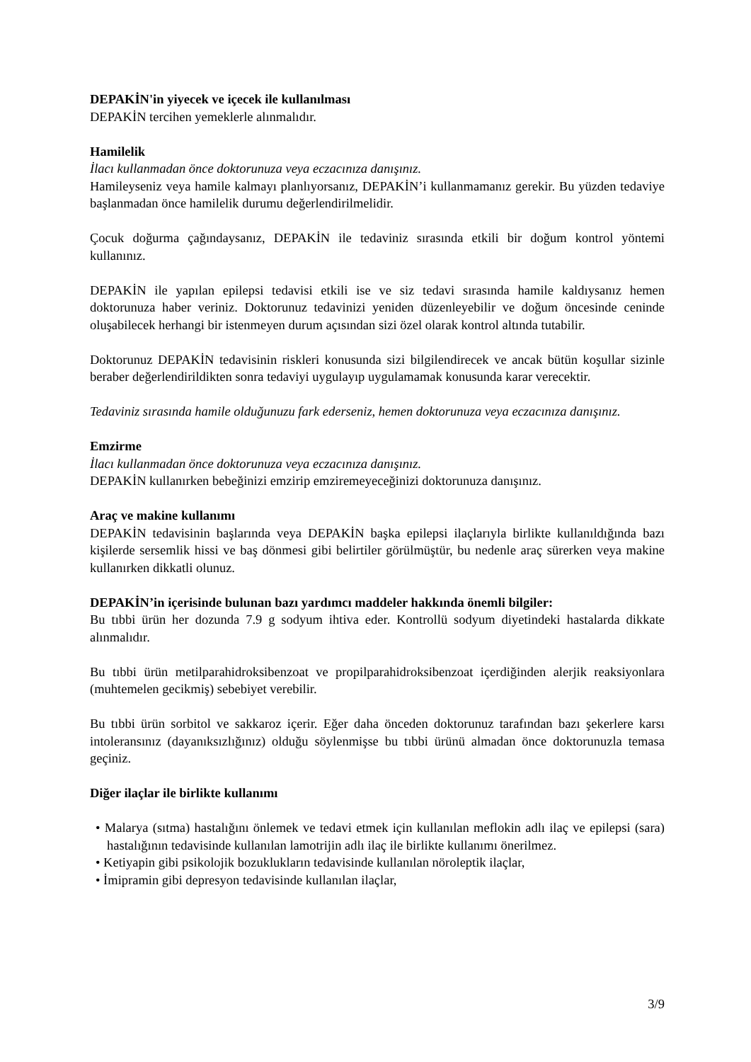DEPAKİN'in yiyecek ve içecek ile kullanılması
DEPAKİN tercihen yemeklerle alınmalıdır.
Hamilelik
İlacı kullanmadan önce doktorunuza veya eczacınıza danışınız.
Hamileyseniz veya hamile kalmayı planlıyorsanız, DEPAKİN’i kullanmamanız gerekir. Bu yüzden tedaviye başlanmadan önce hamilelik durumu değerlendirilmelidir.
Çocuk doğurma çağındaysanız, DEPAKİN ile tedaviniz sırasında etkili bir doğum kontrol yöntemi kullanınız.
DEPAKİN ile yapılan epilepsi tedavisi etkili ise ve siz tedavi sırasında hamile kaldıysanız hemen doktorunuza haber veriniz. Doktorunuz tedavinizi yeniden düzenleyebilir ve doğum öncesinde ceninde oluşabilecek herhangi bir istenmeyen durum açısından sizi özel olarak kontrol altında tutabilir.
Doktorunuz DEPAKİN tedavisinin riskleri konusunda sizi bilgilendirecek ve ancak bütün koşullar sizinle beraber değerlendirildikten sonra tedaviyi uygulayıp uygulamamak konusunda karar verecektir.
Tedaviniz sırasında hamile olduğunuzu fark ederseniz, hemen doktorunuza veya eczacınıza danışınız.
Emzirme
İlacı kullanmadan önce doktorunuza veya eczacınıza danışınız.
DEPAKİN kullanırken bebeğinizi emzirip emziremeyeceğinizi doktorunuza danışınız.
Araç ve makine kullanımı
DEPAKİN tedavisinin başlarında veya DEPAKİN başka epilepsi ilaçlarıyla birlikte kullanıldığında bazı kişilerde sersemlik hissi ve baş dönmesi gibi belirtiler görülmüştür, bu nedenle araç sürerken veya makine kullanırken dikkatli olunuz.
DEPAKİN’in içerisinde bulunan bazı yardımcı maddeler hakkında önemli bilgiler:
Bu tıbbi ürün her dozunda 7.9 g sodyum ihtiva eder. Kontrollü sodyum diyetindeki hastalarda dikkate alınmalıdır.
Bu tıbbi ürün metilparahidroksibenzoat ve propilparahidroksibenzoat içerdiğinden alerjik reaksiyonlara (muhtemelen gecikmiş) sebebiyet verebilir.
Bu tıbbi ürün sorbitol ve sakkaroz içerir. Eğer daha önceden doktorunuz tarafından bazı şekerlere karsı intoleransınız (dayanıksızlığınız) olduğu söylenmişse bu tıbbi ürünü almadan önce doktorunuzla temasa geçiniz.
Diğer ilaçlar ile birlikte kullanımı
• Malarya (sıtma) hastalığını önlemek ve tedavi etmek için kullanılan meflokin adlı ilaç ve epilepsi (sara) hastalığının tedavisinde kullanılan lamotrijin adlı ilaç ile birlikte kullanımı önerilmez.
• Ketiyapin gibi psikolojik bozuklukların tedavisinde kullanılan nöroleptik ilaçlar,
• İmipramin gibi depresyon tedavisinde kullanılan ilaçlar,
3/9